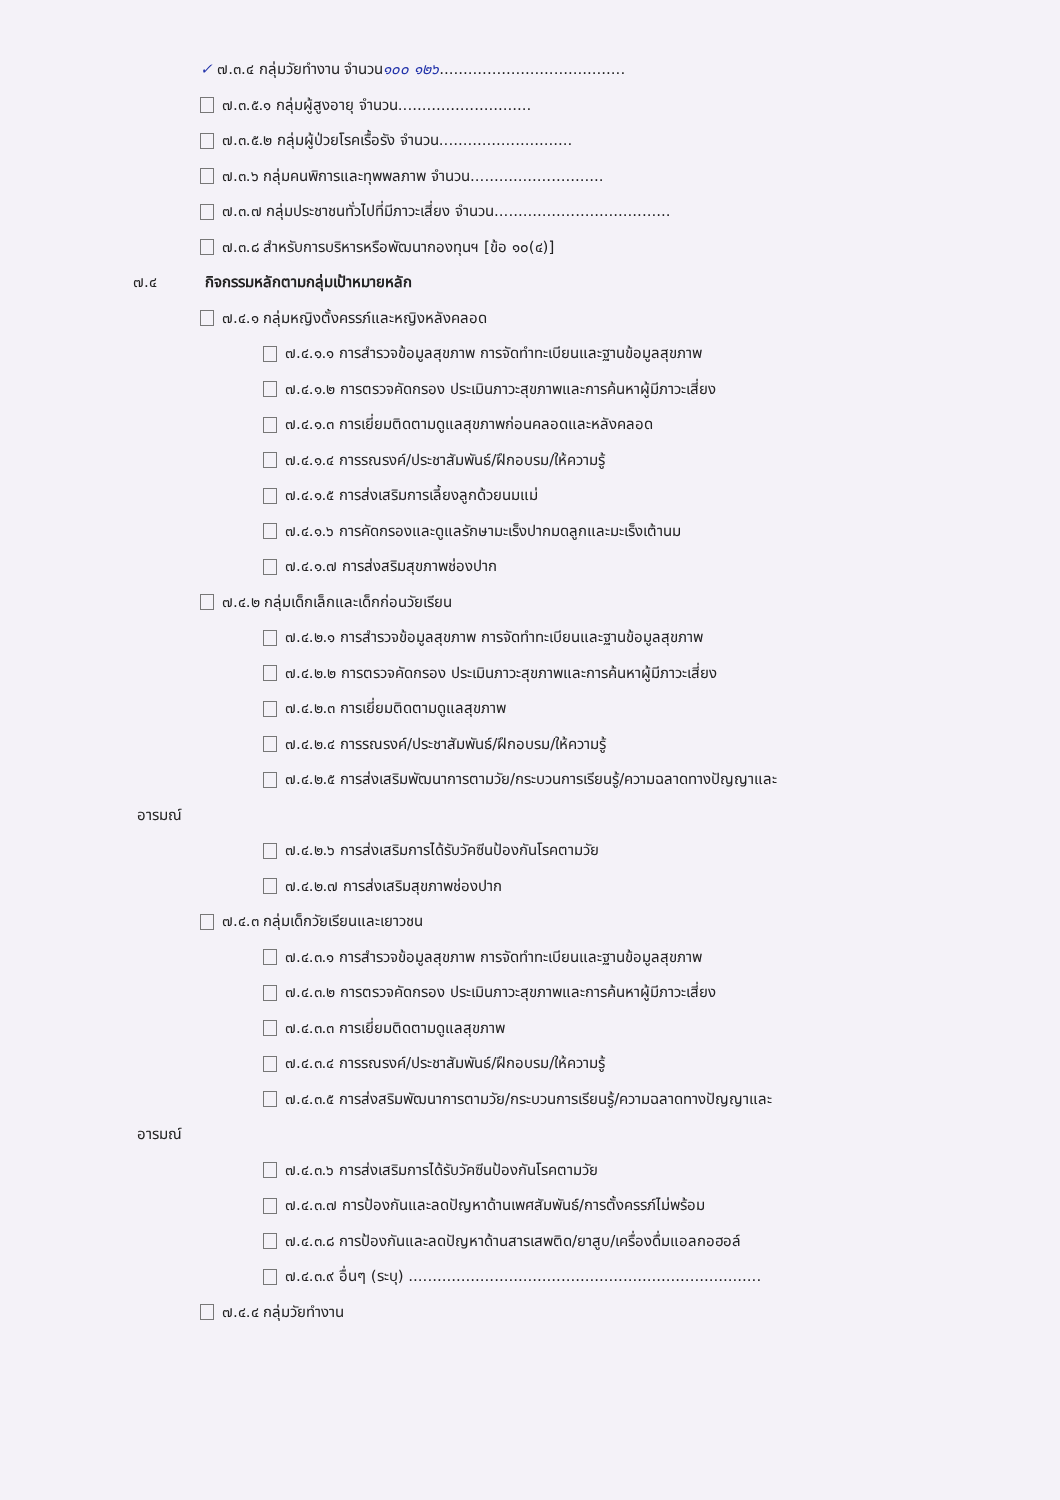✓ ๗.๓.๔ กลุ่มวัยทำงาน จำนวน๑๐๐ ๑๒๖.......................................
๗.๓.๕.๑ กลุ่มผู้สูงอายุ จำนวน............................
๗.๓.๕.๒ กลุ่มผู้ป่วยโรคเรื้อรัง จำนวน............................
๗.๓.๖ กลุ่มคนพิการและทุพพลภาพ จำนวน............................
๗.๓.๗ กลุ่มประชาชนทั่วไปที่มีภาวะเสี่ยง จำนวน.....................................
๗.๓.๘ สำหรับการบริหารหรือพัฒนากองทุนฯ [ข้อ ๑๐(๔)]
๗.๔ กิจกรรมหลักตามกลุ่มเป้าหมายหลัก
๗.๔.๑ กลุ่มหญิงตั้งครรภ์และหญิงหลังคลอด
๗.๔.๑.๑ การสำรวจข้อมูลสุขภาพ การจัดทำทะเบียนและฐานข้อมูลสุขภาพ
๗.๔.๑.๒ การตรวจคัดกรอง ประเมินภาวะสุขภาพและการค้นหาผู้มีภาวะเสี่ยง
๗.๔.๑.๓ การเยี่ยมติดตามดูแลสุขภาพก่อนคลอดและหลังคลอด
๗.๔.๑.๔ การรณรงค์/ประชาสัมพันธ์/ฝึกอบรม/ให้ความรู้
๗.๔.๑.๕ การส่งเสริมการเลี้ยงลูกด้วยนมแม่
๗.๔.๑.๖ การคัดกรองและดูแลรักษามะเร็งปากมดลูกและมะเร็งเต้านม
๗.๔.๑.๗ การส่งสริมสุขภาพช่องปาก
๗.๔.๒ กลุ่มเด็กเล็กและเด็กก่อนวัยเรียน
๗.๔.๒.๑ การสำรวจข้อมูลสุขภาพ การจัดทำทะเบียนและฐานข้อมูลสุขภาพ
๗.๔.๒.๒ การตรวจคัดกรอง ประเมินภาวะสุขภาพและการค้นหาผู้มีภาวะเสี่ยง
๗.๔.๒.๓ การเยี่ยมติดตามดูแลสุขภาพ
๗.๔.๒.๔ การรณรงค์/ประชาสัมพันธ์/ฝึกอบรม/ให้ความรู้
๗.๔.๒.๕ การส่งเสริมพัฒนาการตามวัย/กระบวนการเรียนรู้/ความฉลาดทางปัญญาและ
อารมณ์
๗.๔.๒.๖ การส่งเสริมการได้รับวัคซีนป้องกันโรคตามวัย
๗.๔.๒.๗ การส่งเสริมสุขภาพช่องปาก
๗.๔.๓ กลุ่มเด็กวัยเรียนและเยาวชน
๗.๔.๓.๑ การสำรวจข้อมูลสุขภาพ การจัดทำทะเบียนและฐานข้อมูลสุขภาพ
๗.๔.๓.๒ การตรวจคัดกรอง ประเมินภาวะสุขภาพและการค้นหาผู้มีภาวะเสี่ยง
๗.๔.๓.๓ การเยี่ยมติดตามดูแลสุขภาพ
๗.๔.๓.๔ การรณรงค์/ประชาสัมพันธ์/ฝึกอบรม/ให้ความรู้
๗.๔.๓.๕ การส่งสริมพัฒนาการตามวัย/กระบวนการเรียนรู้/ความฉลาดทางปัญญาและ
อารมณ์
๗.๔.๓.๖ การส่งเสริมการได้รับวัคซีนป้องกันโรคตามวัย
๗.๔.๓.๗ การป้องกันและลดปัญหาด้านเพศสัมพันธ์/การตั้งครรภ์ไม่พร้อม
๗.๔.๓.๘ การป้องกันและลดปัญหาด้านสารเสพติด/ยาสูบ/เครื่องดื่มแอลกอฮอล์
๗.๔.๓.๙ อื่นๆ (ระบุ) ..........................................................................
๗.๔.๔ กลุ่มวัยทำงาน